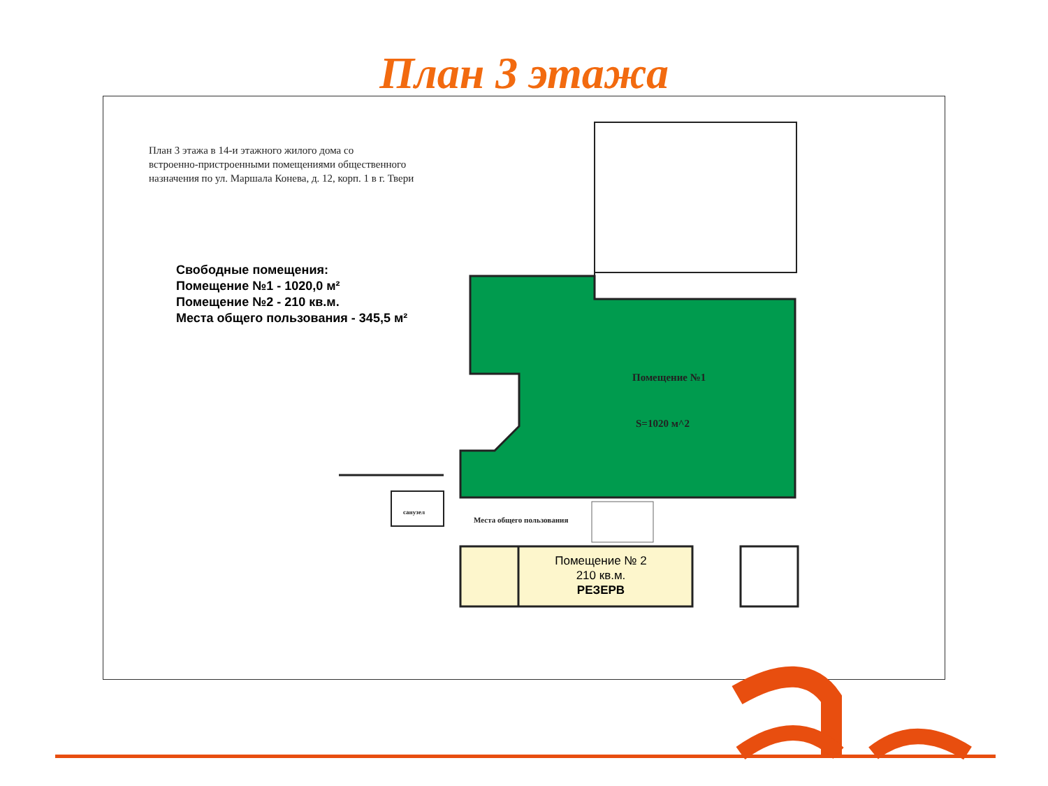План 3 этажа
План 3 этажа в 14-и этажного жилого дома со
встроенно-пристроенными помещениями общественного
назначения по ул. Маршала Конева, д. 12, корп. 1 в г. Твери
Свободные помещения:
Помещение №1 - 1020,0 м²
Помещение №2 - 210 кв.м.
Места общего пользования - 345,5 м²
Помещение №1
S=1020 м^2
санузел
Места общего пользования
Помещение № 2
210 кв.м.
РЕЗЕРВ